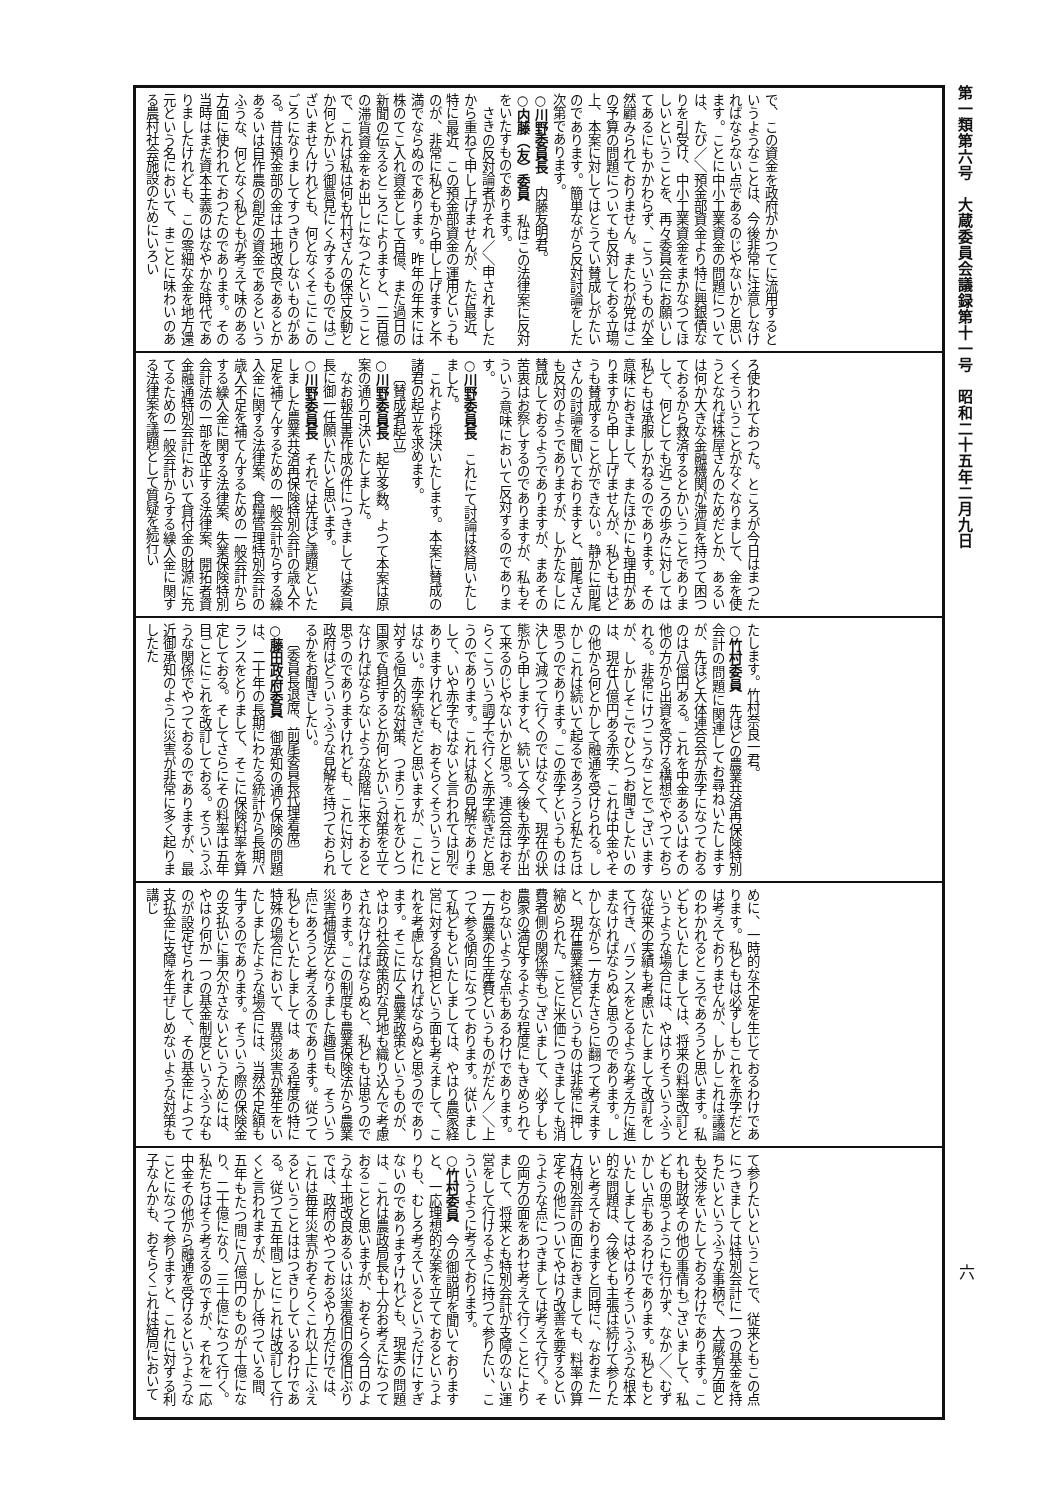第一類第六号　大蔵委員会議録第十一号　昭和二十五年二月九日
六
で、この資金を政府がかつてに流用するというようなことは、今後非常に注意しなければならない点であるのじやないかと思います。ことに中小工業資金の問題については、たび／＼預金部資金より特に興銀債なりを引受け、中小工業資金をまかなつてほしいということを、再々委員会にお願いしてあるにもかかわらず、こういうものが全然顧みられておりません。またわが党はこの予算の問題についても反対しておる立場上、本案に対してはとうてい賛成しがたいのであります。簡単ながら反対討論をした次第であります。
○川野委員長　内藤友明君。
○内藤（友）委員　私はこの法律案に反対をいたすものであります。
さきの反対論者がそれ／＼申されましたから重ねて申し上げませんが、ただ最近、特に最近、この預金部資金の運用というものが、非常に私どもから申し上げますと不満でならぬのであります。昨年の年末には株のてこ入れ資金として百億、また過日の新聞の伝えるところによりますと、二百億の滞貨資金をお出しになつたということで、これは私は何も竹村さんの保守反動とか何とかいう御意見にくみするものではございませんけれども、何となくそこにこのごろになりましてすつきりしないものがある。昔は預金部の金は土地改良であるとかあるいは自作農の創定の資金であるというふうな、何となく私どもが考えて味のある方面に使われておつたのであります。その当時はまだ資本主義のはなやかな時代でありましたけれども、この零細な金を地方還元という名において、まことに味わいのある農村社会施設のためにいろい
ろ使われておつた。ところが今日はまつたくそういうことがなくなりまして、金を使うとなれば株屋さんのためだとか、あるいは何か大きな金融機関が滞貨を持つて困つておるから救済するとかいうことでありまして、何としても近ごろの歩みに対しては私どもは承服しかねるのであります。その意味におきまして、またほかにも理由がありますから申し上げませんが、私どもはどうも賛成することができない。静かに前尾さんの討論を聞いておりますと、前尾さんも反対のようでありますが、しかたなしに賛成しておるようでありますが、まあその苦衷はお察しするのでありますが、私もそういう意味において反対するのであります。
○川野委員長　これにて討論は終局いたしました。
これより採決いたします。本案に賛成の諸君の起立を求めます。
〔賛成者起立〕
○川野委員長　起立多数。よつて本案は原案の通り可決いたしました。
なお報告書作成の件につきましては委員長に御一任願いたいと思います。
○川野委員長　それでは先ほど議題といたしました農業共済再保険特別会計の歳入不足を補てんするための一般会計からする繰入金に関する法律案、食糧管理特別会計の歳入不足を補てんするための一般会計からする繰入金に関する法律案、失業保険特別会計法の一部を改正する法律案、開拓者資金融通特別会計において貸付金の財源に充てるための一般会計からする繰入金に関する法律案を議題として質疑を続行い
たします。竹村奈良一君。
○竹村委員　先ほどの農業共済再保険特別会計の問題に関連してお尋ねいたしますが、先ほど大体連合会が赤字になつておるのは八億円ある。これを中金あるいはその他の方から出資を受ける構想でやつておられる。非常にけつこうなことでございますが、しかしそこでひとつお聞きしたいのは、現在八億円ある赤字、これは中金やその他から何とかして融通を受けられる。しかしこれは続いて起るであろうと私たちは思うのであります。この赤字というものは決して減つて行くのではなくて、現在の状態から申しますと、続いて今後も赤字が出て来るのじやないかと思う。連合会はおそらくこういう調子で行くと赤字続きだと思うのであります。これは私の見解でありまして、いや赤字ではないと言われては別でありますけれども、おそらくそういうことはない。赤字続きだと思いますが、これに対する恒久的な対策、つまりこれをひとつ国家で負担するとか何とかいう対策を立てなければならないような段階に来ておると思うのでありますけれども、これに対して政府はどういうふうな見解を持つておられるかをお聞きしたい。
〔委員長退席、前尾委員長代理着席〕
○藤田政府委員　御承知の通り保険の問題は、二十年の長期にわたる統計から長期バランスをとりまして、そこに保険料率を算定しておる。そしてさらにその料率は五年目ごとにこれを改訂しておる。そういうふうな関係でやつておるのでありますが、最近御承知のように災害が非常に多く起りましたた
めに、一時的な不足を生じておるわけであります。私どもは必ずしもこれを赤字だとは考えておりませんが、しかしこれは議論のわかれるところであろうと思います。私どもといたしましては、将来の料率改訂というような場合には、やはりそういうふうな従来の実績も考慮いたしまして改訂をして行き、バランスをとるような考え方に進まなければならぬと思うのであります。しかしながら一方またさらに翻つて考えますと、現在農業経営というものは非常に押し縮められた。ことに米価につきましても消費者側の関係等もございまして、必ずしも農家の満足するような程度にもきめられておらないような点もあるわけであります。一方農業の生産費というものがだん／＼上つて参る傾向になつております。従いまして私どもといたしましては、やはり農家経営に対する負担という面も考えまして、これを考慮しなければならぬと思うのであります。そこに広く農業政策というものが、やはり社会政策的な見地も織り込んで考慮されなければならぬと、私どもは思うのであります。この制度も農業保険法から農業災害補償法となりました趣旨も、そういう点にあろうと考えるのであります。従つて私どもといたしましては、ある程度の特に特殊の場合において、異常災害が発生をいたしましたような場合には、当然不足額も生ずるのであります。そういう際の保険金の支払いに事欠かさないというためには、やはり何か一つの基金制度というふうなものが設定せられまして、その基金によつて支払金に支障を生ぜしめないような対策も講じ
て参りたいということで、従来ともこの点につきましては特別会計に一つの基金を持ちたいというふうな事柄で、大蔵省方面とも交渉をいたしておるわけであります。これも財政その他の事情もございまして、私どもの思うようにも行かず、なか／＼むずかしい点もあるわけであります。私どもといたしましてはやはりそういうふうな根本的な問題は、今後とも主張は続けて参りたいと考えておりますと同時に、なおまた一方特別会計の面におきましても、料率の算定その他についてやはり改善を要するというような点につきましては考えて行く。その両方の面をあわせ考えて行くことによりまして、将来とも特別会計が支障のない運営をして行けるように持つて参りたい、こういうように考えております。
○竹村委員　今の御説明を聞いておりますと、一応理想的な案を立てておるというよりも、むしろ考えているというだけにすぎないのでありますけれども、現実の問題は、これは農政局長も十分お考えになつておることと思いますが、おそらく今日のような土地改良あるいは災害復旧の復旧ぶりでは、政府のやつておるやり方だけでは、これは毎年災害がおそらくこれ以上にふえるということははつきりしているわけである。従つて五年間ごとにこれは改訂して行くと言われますが、しかし待つている間、五年もたつ間に八億円のものが十億になり、二十億になり、三十億になつて行く。私たちはそう考えるのですが、それを一応中金その他から融通を受けるというようなことになつて参りますと、これに対する利子なんかも、おそらくこれは結局において